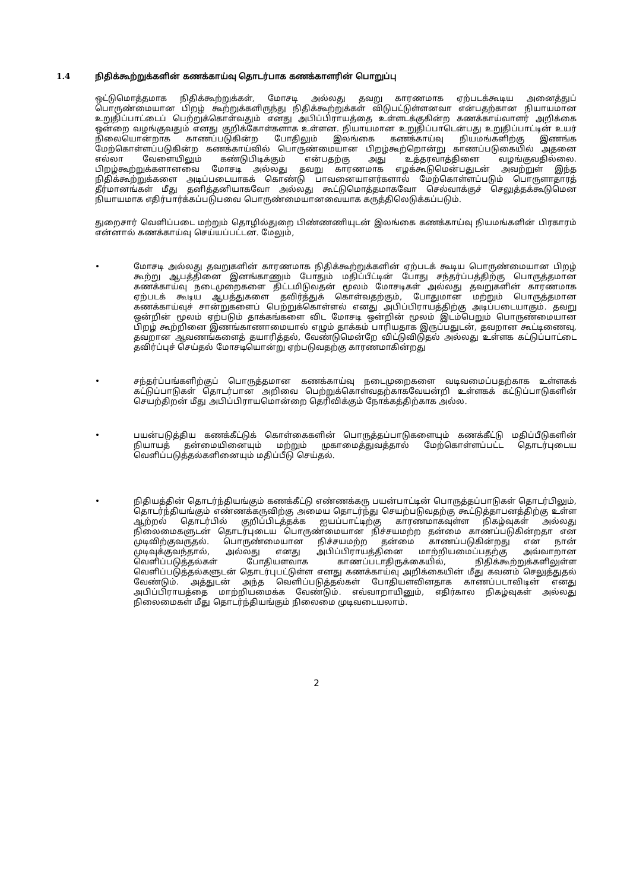1.4 நிதிக்கூற்றுக்களின் கணக்காய்வு தொடர்பாக கணக்காளரின் பொறுப்பு
ஒட்டுமொத்தமாக நிதிக்கூற்றுக்கள், மோசடி அல்லது தவறு காரணமாக ஏற்படக்கூடிய அனைத்துப் பொருண்மையான பிறழ் கூற்றுக்களிருந்து நிதிக்கூற்றுக்கள் விடுபட்டுள்ளனவா என்பதற்கான நியாயமான உறுதிப்பாட்டைப் பெற்றுக்கொள்வதும் எனது அபிப்பிராயத்தை உள்ளடக்குகின்ற கணக்காய்வாளர் அறிக்கை ஒன்றை வழங்குவதும் எனது குறிக்கோள்களாக உள்ளன. நியாயமான உறுதிப்பாடென்பது உறுதிப்பாட்டின் உயர் நிலையொன்றாக காணப்படுகின்ற போதிலும் இலங்கை கணக்காய்வு நியமங்களிற்கு இணங்க மேற்கொள்ளப்படுகின்ற கணக்காய்வில் பொருண்மையான பிறழ்கூற்றொன்று காணப்படுகையில் அதனை எல்லா வேளையிலும் கண்டுபிடிக்கும் என்பதற்கு அது உத்தரவாத்தினை வழங்குவதில்லை. பிறழ்கூற்றுக்களானவை மோசடி அல்லது தவறு காரணமாக எழக்கூடுமென்பதுடன் அவற்றுள் இந்த நிதிக்கூற்றுக்களை அடிப்படையாகக் கொண்டு பாவனையாளர்களால் மேற்கொள்ளப்படும் பொருளாதாரத் தீர்மானங்கள் மீது தனித்தனியாகவோ அல்லது கூட்டுமொத்தமாகவோ செல்வாக்குச் செலுத்தக்கூடுமென நியாயமாக எதிர்பார்க்கப்படுபவை பொருண்மையானவையாக கருத்திலெடுக்கப்படும்.
துறைசார் வெளிப்படை மற்றும் தொழில்துறை பிண்ணணியுடன் இலங்கை கணக்காய்வு நியமங்களின் பிரகாரம் என்னால் கணக்காய்வு செய்யப்பட்டன. மேலும்,
• மோசடி அல்லது தவறுகளின் காரணமாக நிதிக்கூற்றுக்களின் ஏற்படக் கூடிய பொருண்மையான பிறழ் கூற்று ஆபத்தினை இனங்காணும் போதும் மதிப்பீட்டின் போது சந்தர்ப்பத்திற்கு பொருத்தமான கணக்காய்வு நடைமுறைகளை திட்டமிடுவதன் மூலம் மோசடிகள் அல்லது தவறுகளின் காரணமாக ஏற்படக் கூடிய ஆபத்துகளை தவிர்த்துக் கொள்வதற்கும், போதுமான மற்றும் பொருத்தமான கணக்காய்வுச் சான்றுகளைப் பெற்றுக்கொள்ளல் எனது அபிப்பிராயத்திற்கு அடிப்படையாகும். தவறு ஒன்றின் மூலம் ஏற்படும் தாக்கங்களை விட மோசடி ஒன்றின் மூலம் இடம்பெறும் பொருண்மையான பிறழ் கூற்றினை இணங்காணாமையால் எழும் தாக்கம் பாரியதாக இருப்பதுடன், தவறான கூட்டிணைவு, தவறான ஆவணங்களைத் தயாரித்தல், வேண்டுமென்றே விட்டுவிடுதல் அல்லது உள்ளக கட்டுப்பாட்டை தவிர்ப்புச் செய்தல் மோசடியொன்று ஏற்படுவதற்கு காரணமாகின்றது
• சந்தர்ப்பங்களிற்குப் பொருத்தமான கணக்காய்வு நடைமுறைகளை வடிவமைப்பதற்காக உள்ளகக் கட்டுப்பாடுகள் தொடர்பான அறிவை பெற்றுக்கொள்வதற்காகவேயன்றி உள்ளகக் கட்டுப்பாடுகளின் செயற்திறன் மீது அபிப்பிராயமொன்றை தெரிவிக்கும் நோக்கத்திற்காக அல்ல.
• பயன்படுத்திய கணக்கீட்டுக் கொள்கைகளின் பொருத்தப்பாடுகளையும் கணக்கீட்டு மதிப்பீடுகளின் நியாயத் தன்மையினையும் மற்றும் முகாமைத்துவத்தால் மேற்கொள்ளப்பட்ட தொடர்புடைய வெளிப்படுத்தல்களினையும் மதிப்பீடு செய்தல்.
• நிதியத்தின் தொடர்ந்தியங்கும் கணக்கீட்டு எண்ணக்கரு பயன்பாட்டின் பொருத்தப்பாடுகள் தொடர்பிலும், தொடர்ந்தியங்கும் எண்ணக்கருவிற்கு அமைய தொடர்ந்து செயற்படுவதற்கு கூட்டுத்தாபனத்திற்கு உள்ள ஆற்றல் தொடர்பில் குறிப்பிடத்தக்க ஐயப்பாட்டிற்கு காரணமாகவுள்ள நிகழ்வுகள் அல்லது நிலைமைகளுடன் தொடர்புடைய பொருண்மையான நிச்சயமற்ற தன்மை காணப்படுகின்றதா என முடிவிற்குவருதல். பொருண்மையான நிச்சயமற்ற தன்மை காணப்படுகின்றது என நான் முடிவுக்குவந்தால், அல்லது எனது அபிப்பிராயத்தினை மாற்றியமைப்பதற்கு அவ்வாறான வெளிப்படுத்தல்கள் போதியளவாக காணப்படாதிருக்கையில், நிதிக்கூற்றுக்களிலுள்ள வெளிப்படுத்தல்களுடன் தொடர்புபட்டுள்ள எனது கணக்காய்வு அறிக்கையின் மீது கவனம் செலுத்துதல் வேண்டும். அத்துடன் அந்த வெளிப்படுத்தல்கள் போதியளவினதாக காணப்படாவிடின் எனது அபிப்பிராயத்தை மாற்றியமைக்க வேண்டும். எவ்வாறாயினும், எதிர்கால நிகழ்வுகள் அல்லது நிலைமைகள் மீது தொடர்ந்தியங்கும் நிலைமை முடிவடையலாம்.
2